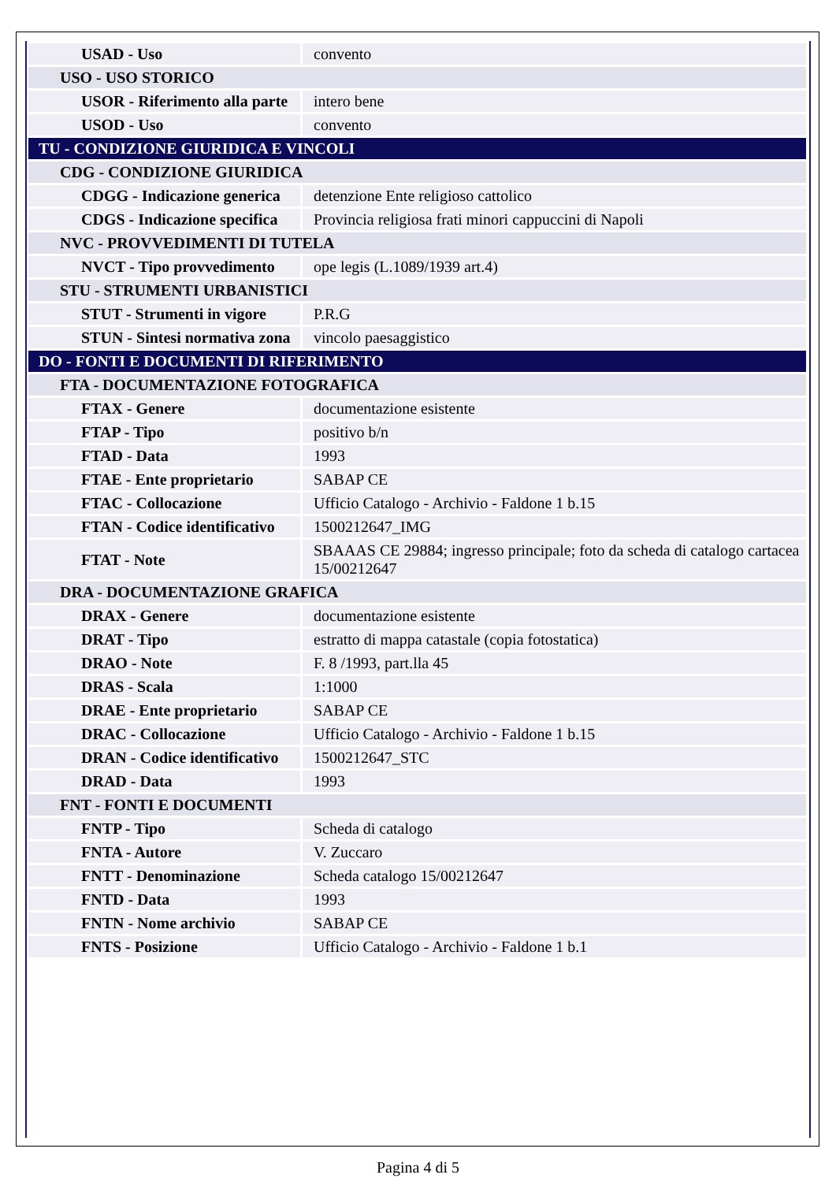| USAD - Uso | convento |
| USO - USO STORICO | |
| USOR - Riferimento alla parte | intero bene |
| USOD - Uso | convento |
| TU - CONDIZIONE GIURIDICA E VINCOLI | |
| CDG - CONDIZIONE GIURIDICA | |
| CDGG - Indicazione generica | detenzione Ente religioso cattolico |
| CDGS - Indicazione specifica | Provincia religiosa frati minori cappuccini di Napoli |
| NVC - PROVVEDIMENTI DI TUTELA | |
| NVCT - Tipo provvedimento | ope legis (L.1089/1939 art.4) |
| STU - STRUMENTI URBANISTICI | |
| STUT - Strumenti in vigore | P.R.G |
| STUN - Sintesi normativa zona | vincolo paesaggistico |
| DO - FONTI E DOCUMENTI DI RIFERIMENTO | |
| FTA - DOCUMENTAZIONE FOTOGRAFICA | |
| FTAX - Genere | documentazione esistente |
| FTAP - Tipo | positivo b/n |
| FTAD - Data | 1993 |
| FTAE - Ente proprietario | SABAP CE |
| FTAC - Collocazione | Ufficio Catalogo - Archivio - Faldone 1 b.15 |
| FTAN - Codice identificativo | 1500212647_IMG |
| FTAT - Note | SBAAAS CE 29884; ingresso principale; foto da scheda di catalogo cartacea 15/00212647 |
| DRA - DOCUMENTAZIONE GRAFICA | |
| DRAX - Genere | documentazione esistente |
| DRAT - Tipo | estratto di mappa catastale (copia fotostatica) |
| DRAO - Note | F. 8 /1993, part.lla 45 |
| DRAS - Scala | 1:1000 |
| DRAE - Ente proprietario | SABAP CE |
| DRAC - Collocazione | Ufficio Catalogo - Archivio - Faldone 1 b.15 |
| DRAN - Codice identificativo | 1500212647_STC |
| DRAD - Data | 1993 |
| FNT - FONTI E DOCUMENTI | |
| FNTP - Tipo | Scheda di catalogo |
| FNTA - Autore | V. Zuccaro |
| FNTT - Denominazione | Scheda catalogo 15/00212647 |
| FNTD - Data | 1993 |
| FNTN - Nome archivio | SABAP CE |
| FNTS - Posizione | Ufficio Catalogo - Archivio - Faldone 1 b.1 |
Pagina 4 di 5